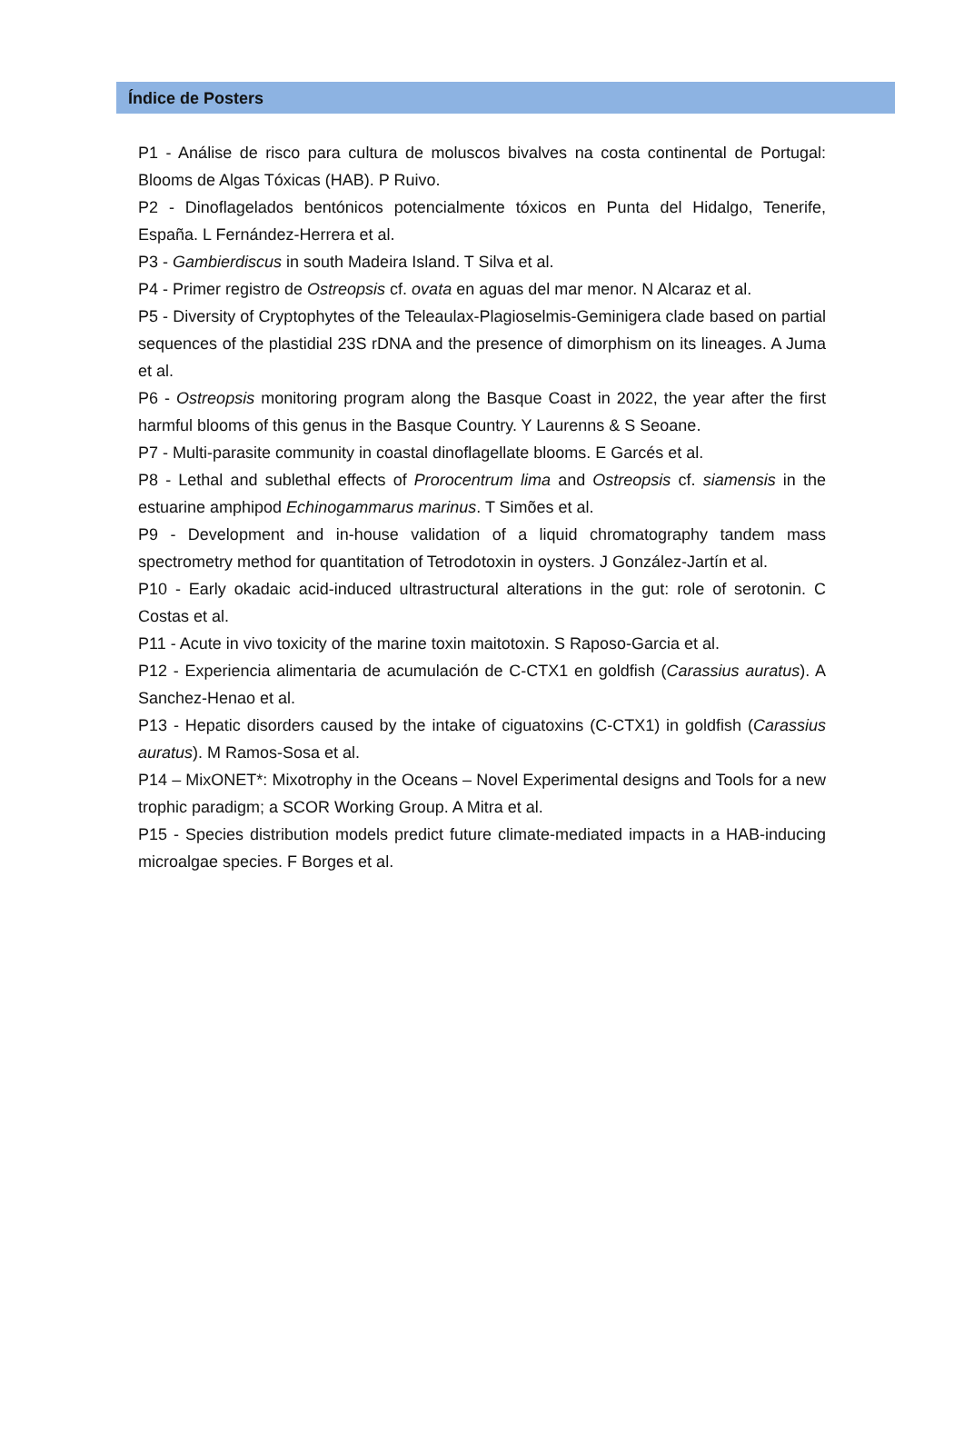Índice de Posters
P1 - Análise de risco para cultura de moluscos bivalves na costa continental de Portugal: Blooms de Algas Tóxicas (HAB). P Ruivo.
P2 - Dinoflagelados bentónicos potencialmente tóxicos en Punta del Hidalgo, Tenerife, España. L Fernández-Herrera et al.
P3 - Gambierdiscus in south Madeira Island. T Silva et al.
P4 - Primer registro de Ostreopsis cf. ovata en aguas del mar menor. N Alcaraz et al.
P5 - Diversity of Cryptophytes of the Teleaulax-Plagioselmis-Geminigera clade based on partial sequences of the plastidial 23S rDNA and the presence of dimorphism on its lineages. A Juma et al.
P6 - Ostreopsis monitoring program along the Basque Coast in 2022, the year after the first harmful blooms of this genus in the Basque Country. Y Laurenns & S Seoane.
P7 - Multi-parasite community in coastal dinoflagellate blooms. E Garcés et al.
P8 - Lethal and sublethal effects of Prorocentrum lima and Ostreopsis cf. siamensis in the estuarine amphipod Echinogammarus marinus. T Simões et al.
P9 - Development and in-house validation of a liquid chromatography tandem mass spectrometry method for quantitation of Tetrodotoxin in oysters. J González-Jartín et al.
P10 - Early okadaic acid-induced ultrastructural alterations in the gut: role of serotonin. C Costas et al.
P11 - Acute in vivo toxicity of the marine toxin maitotoxin. S Raposo-Garcia et al.
P12 - Experiencia alimentaria de acumulación de C-CTX1 en goldfish (Carassius auratus). A Sanchez-Henao et al.
P13 - Hepatic disorders caused by the intake of ciguatoxins (C-CTX1) in goldfish (Carassius auratus). M Ramos-Sosa et al.
P14 – MixONET*: Mixotrophy in the Oceans – Novel Experimental designs and Tools for a new trophic paradigm; a SCOR Working Group. A Mitra et al.
P15 - Species distribution models predict future climate-mediated impacts in a HAB-inducing microalgae species. F Borges et al.